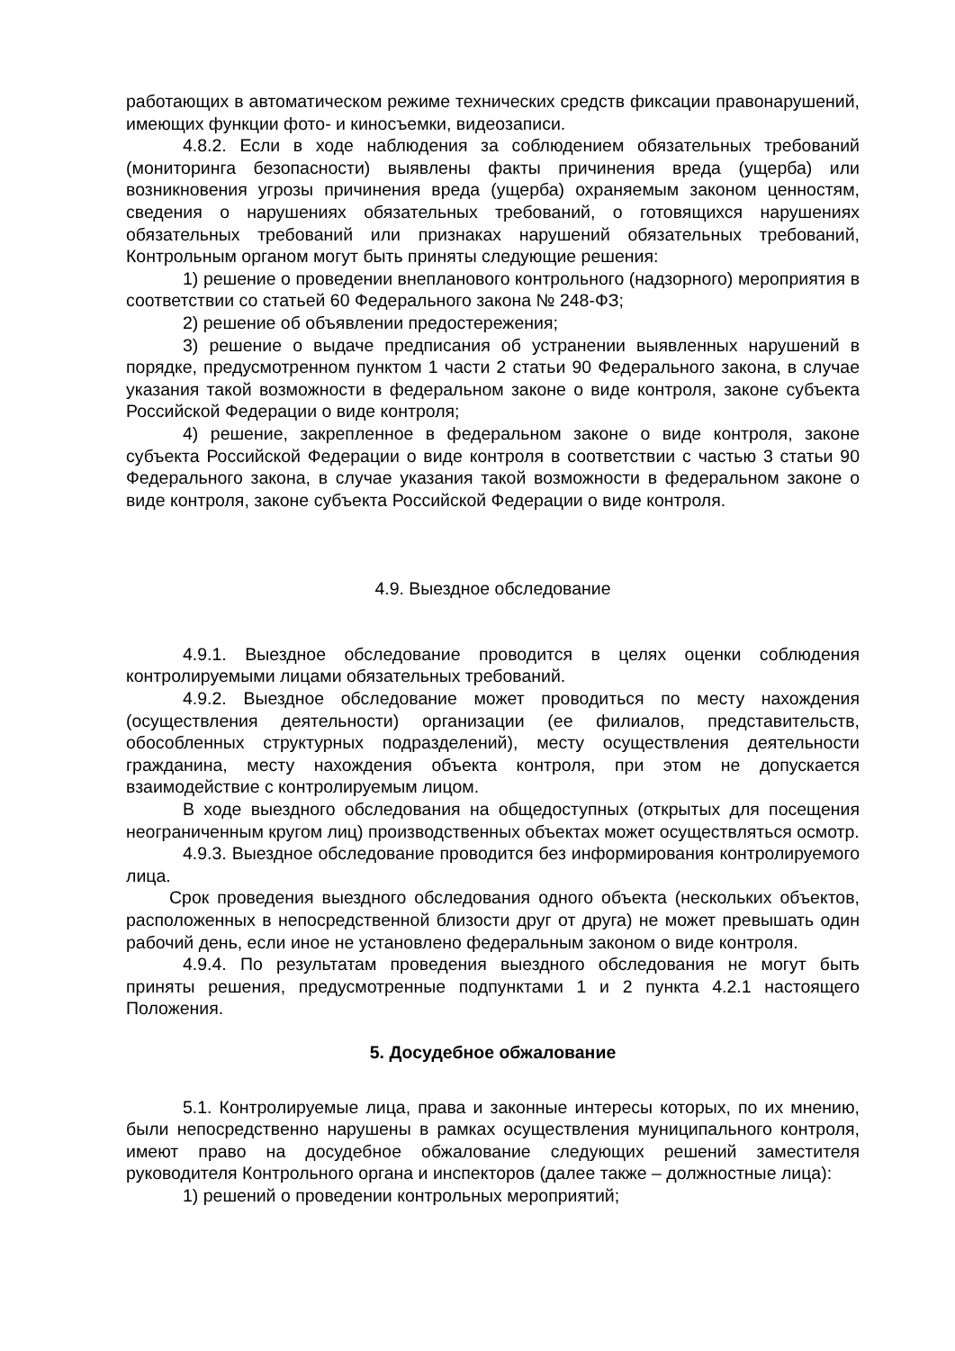работающих в автоматическом режиме технических средств фиксации правонарушений, имеющих функции фото- и киносъемки, видеозаписи.
4.8.2. Если в ходе наблюдения за соблюдением обязательных требований (мониторинга безопасности) выявлены факты причинения вреда (ущерба) или возникновения угрозы причинения вреда (ущерба) охраняемым законом ценностям, сведения о нарушениях обязательных требований, о готовящихся нарушениях обязательных требований или признаках нарушений обязательных требований, Контрольным органом могут быть приняты следующие решения:
1) решение о проведении внепланового контрольного (надзорного) мероприятия в соответствии со статьей 60 Федерального закона № 248-ФЗ;
2) решение об объявлении предостережения;
3) решение о выдаче предписания об устранении выявленных нарушений в порядке, предусмотренном пунктом 1 части 2 статьи 90 Федерального закона, в случае указания такой возможности в федеральном законе о виде контроля, законе субъекта Российской Федерации о виде контроля;
4) решение, закрепленное в федеральном законе о виде контроля, законе субъекта Российской Федерации о виде контроля в соответствии с частью 3 статьи 90 Федерального закона, в случае указания такой возможности в федеральном законе о виде контроля, законе субъекта Российской Федерации о виде контроля.
4.9. Выездное обследование
4.9.1. Выездное обследование проводится в целях оценки соблюдения контролируемыми лицами обязательных требований.
4.9.2. Выездное обследование может проводиться по месту нахождения (осуществления деятельности) организации (ее филиалов, представительств, обособленных структурных подразделений), месту осуществления деятельности гражданина, месту нахождения объекта контроля, при этом не допускается взаимодействие с контролируемым лицом.
В ходе выездного обследования на общедоступных (открытых для посещения неограниченным кругом лиц) производственных объектах может осуществляться осмотр.
4.9.3. Выездное обследование проводится без информирования контролируемого лица.
Срок проведения выездного обследования одного объекта (нескольких объектов, расположенных в непосредственной близости друг от друга) не может превышать один рабочий день, если иное не установлено федеральным законом о виде контроля.
4.9.4. По результатам проведения выездного обследования не могут быть приняты решения, предусмотренные подпунктами 1 и 2 пункта 4.2.1 настоящего Положения.
5. Досудебное обжалование
5.1. Контролируемые лица, права и законные интересы которых, по их мнению, были непосредственно нарушены в рамках осуществления муниципального контроля, имеют право на досудебное обжалование следующих решений заместителя руководителя Контрольного органа и инспекторов (далее также – должностные лица):
1) решений о проведении контрольных мероприятий;